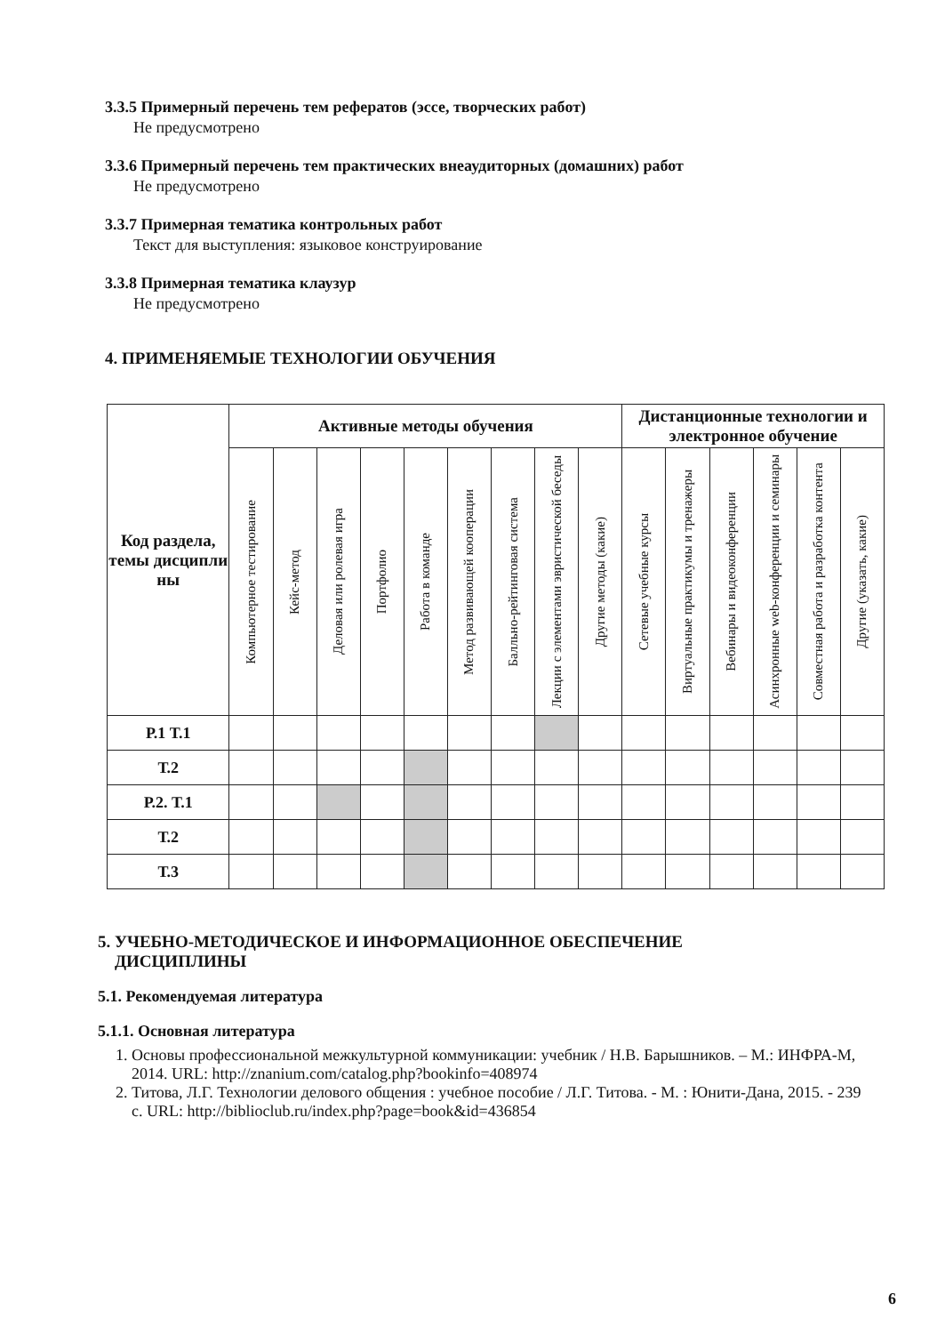3.3.5 Примерный перечень тем рефератов (эссе, творческих работ)
Не предусмотрено
3.3.6 Примерный перечень тем практических внеаудиторных (домашних) работ
Не предусмотрено
3.3.7 Примерная тематика контрольных работ
Текст для выступления: языковое конструирование
3.3.8 Примерная тематика клаузур
Не предусмотрено
4. ПРИМЕНЯЕМЫЕ ТЕХНОЛОГИИ ОБУЧЕНИЯ
| Код раздела, темы дисципли ны | Активные методы обучения | | | | | | | | | Дистанционные технологии и электронное обучение | | | | | |
| --- | --- | --- | --- | --- | --- | --- | --- | --- | --- | --- | --- | --- | --- | --- | --- |
| | Компьютерное тестирование | Кейс-метод | Деловая или ролевая игра | Портфолио | Работа в команде | Метод развивающей кооперации | Балльно-рейтинговая система | Лекции с элементами эвристической беседы | Другие методы (какие) | Сетевые учебные курсы | Виртуальные практикумы и тренажеры | Вебинары и видеоконференции | Асинхронные web-конференции и семинары | Совместная работа и разработка контента | Другие (указать, какие) |
| Р.1 Т.1 | | | | | | | | | | | | | | | |
| Т.2 | | | | | | | | | | | | | | | |
| Р.2. Т.1 | | | | | | | | | | | | | | | |
| Т.2 | | | | | | | | | | | | | | | |
| Т.3 | | | | | | | | | | | | | | | |
5. УЧЕБНО-МЕТОДИЧЕСКОЕ И ИНФОРМАЦИОННОЕ ОБЕСПЕЧЕНИЕ
ДИСЦИПЛИНЫ
5.1. Рекомендуемая литература
5.1.1. Основная литература
1. Основы профессиональной межкультурной коммуникации: учебник / Н.В. Барышников. – М.: ИНФРА-М, 2014. URL: http://znanium.com/catalog.php?bookinfo=408974
2. Титова, Л.Г. Технологии делового общения : учебное пособие / Л.Г. Титова. - М. : Юнити-Дана, 2015. - 239 с. URL: http://biblioclub.ru/index.php?page=book&id=436854
6